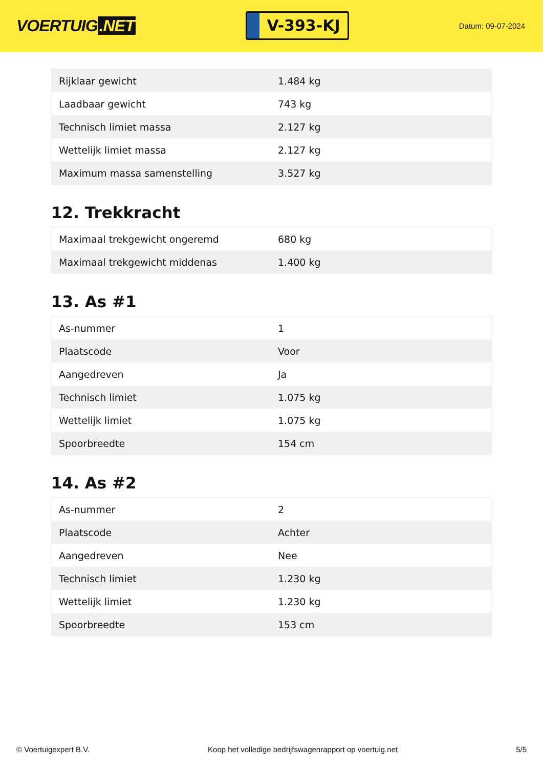VOERTUIG.NET
V-393-KJ
Datum: 09-07-2024
| Rijklaar gewicht | 1.484 kg |
| Laadbaar gewicht | 743 kg |
| Technisch limiet massa | 2.127 kg |
| Wettelijk limiet massa | 2.127 kg |
| Maximum massa samenstelling | 3.527 kg |
12. Trekkracht
| Maximaal trekgewicht ongeremd | 680 kg |
| Maximaal trekgewicht middenas | 1.400 kg |
13. As #1
| As-nummer | 1 |
| Plaatscode | Voor |
| Aangedreven | Ja |
| Technisch limiet | 1.075 kg |
| Wettelijk limiet | 1.075 kg |
| Spoorbreedte | 154 cm |
14. As #2
| As-nummer | 2 |
| Plaatscode | Achter |
| Aangedreven | Nee |
| Technisch limiet | 1.230 kg |
| Wettelijk limiet | 1.230 kg |
| Spoorbreedte | 153 cm |
© Voertuigexpert B.V. Koop het volledige bedrijfswagenrapport op voertuig.net 5/5